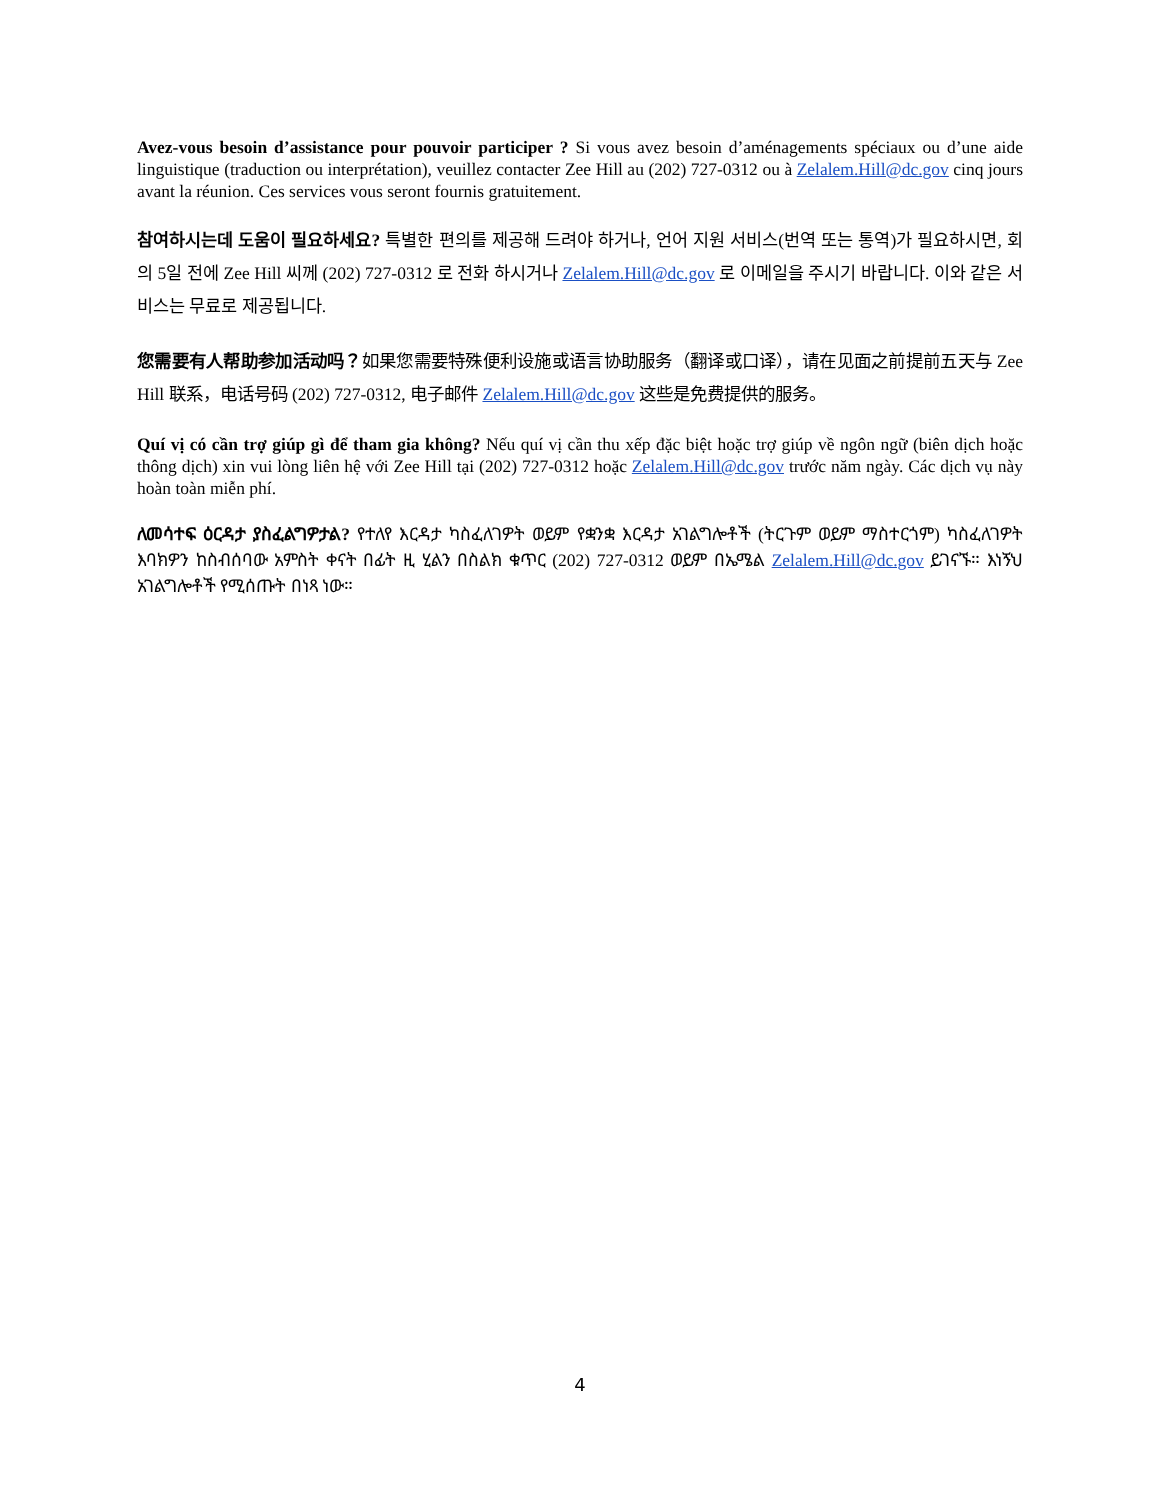Avez-vous besoin d’assistance pour pouvoir participer ? Si vous avez besoin d’aménagements spéciaux ou d’une aide linguistique (traduction ou interprétation), veuillez contacter Zee Hill au (202) 727-0312 ou à Zelalem.Hill@dc.gov cinq jours avant la réunion. Ces services vous seront fournis gratuitement.
참여하시는데 도움이 필요하세요? 특별한 편의를 제공해 드려야 하거나, 언어 지원 서비스(번역 또는 통역)가 필요하시면, 회의 5일 전에 Zee Hill 씨께 (202) 727-0312 로 전화 하시거나 Zelalem.Hill@dc.gov 로 이메일을 주시기 바랍니다. 이와 같은 서비스는 무료로 제공됩니다.
您需要有人帮助参加活动吗？如果您需要特殊便利设施或语言协助服务（翻译或口译），请在见面之前提前五天与 Zee Hill 联系，电话号码 (202) 727-0312, 电子邮件 Zelalem.Hill@dc.gov 这些是免费提供的服务。
Quí vị có cần trợ giúp gì để tham gia không? Nếu quí vị cần thu xếp đặc biệt hoặc trợ giúp về ngôn ngữ (biên dịch hoặc thông dịch) xin vui lòng liên hệ với Zee Hill tại (202) 727-0312 hoặc Zelalem.Hill@dc.gov trước năm ngày. Các dịch vụ này hoàn toàn miễn phí.
ለመሳተፍ ዕርዳታ ያስፈልግዎታል? የተለየ እርዳታ ካስፈለገዎት ወይም የቋንቋ እርዳታ አገልግሎቶች (ትርጉም ወይም ማስተርጎም) ካስፈለገዎት እባክዎን ከስብሰባው አምስት ቀናት በፊት ዚ ሂልን በስልክ ቁጥር (202) 727-0312 ወይም በኤሜል Zelalem.Hill@dc.gov ይገናኙ። እነኝህ አገልግሎቶች የሚሰጡት በነጻ ነው።
4